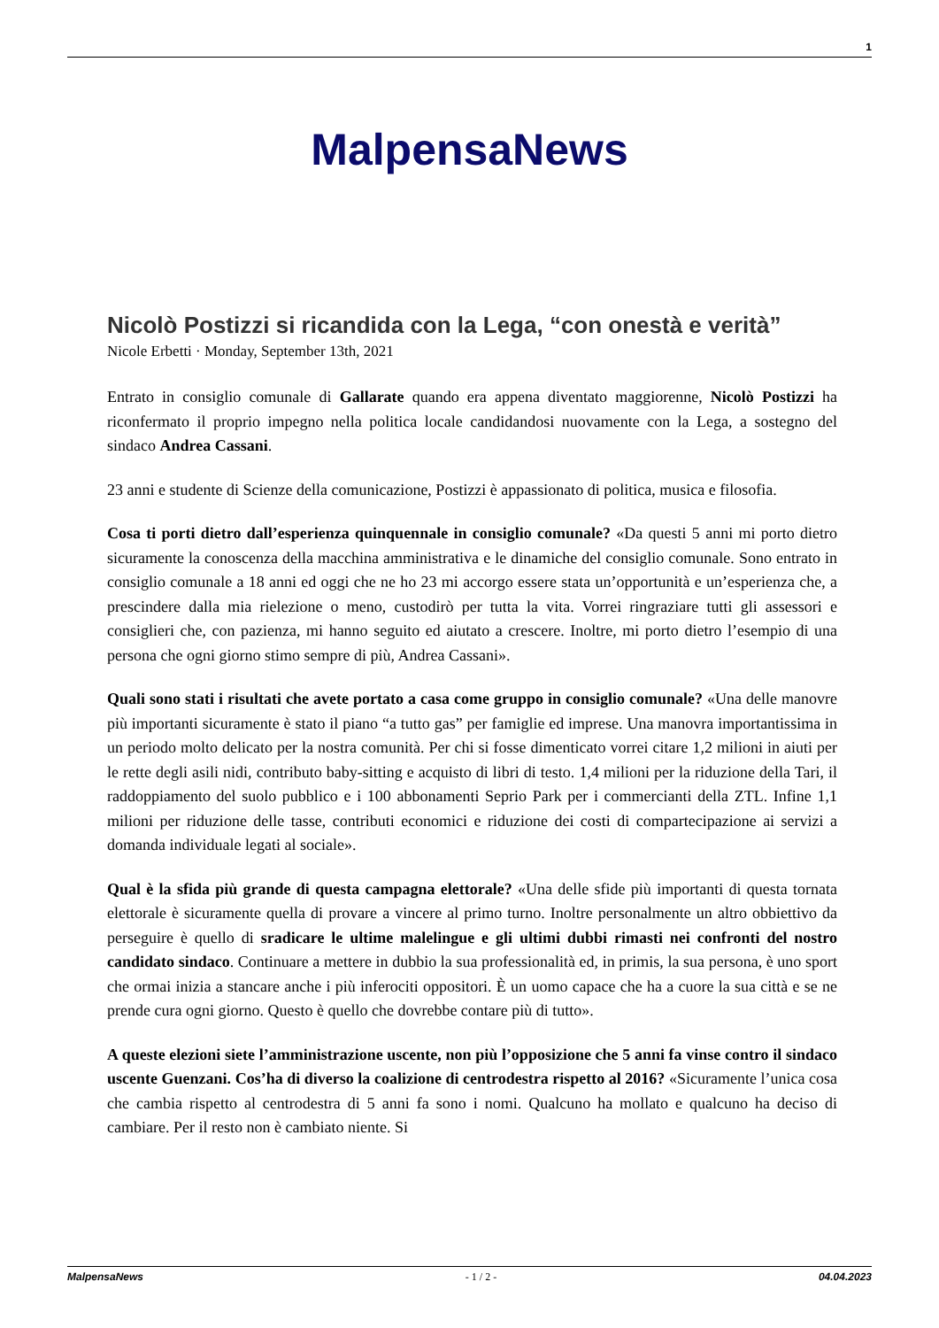1
MalpensaNews
Nicolò Postizzi si ricandida con la Lega, “con onestà e verità”
Nicole Erbetti · Monday, September 13th, 2021
Entrato in consiglio comunale di Gallarate quando era appena diventato maggiorenne, Nicolò Postizzi ha riconfermato il proprio impegno nella politica locale candidandosi nuovamente con la Lega, a sostegno del sindaco Andrea Cassani.
23 anni e studente di Scienze della comunicazione, Postizzi è appassionato di politica, musica e filosofia.
Cosa ti porti dietro dall’esperienza quinquennale in consiglio comunale? «Da questi 5 anni mi porto dietro sicuramente la conoscenza della macchina amministrativa e le dinamiche del consiglio comunale. Sono entrato in consiglio comunale a 18 anni ed oggi che ne ho 23 mi accorgo essere stata un’opportunità e un’esperienza che, a prescindere dalla mia rielezione o meno, custodirò per tutta la vita. Vorrei ringraziare tutti gli assessori e consiglieri che, con pazienza, mi hanno seguito ed aiutato a crescere. Inoltre, mi porto dietro l’esempio di una persona che ogni giorno stimo sempre di più, Andrea Cassani».
Quali sono stati i risultati che avete portato a casa come gruppo in consiglio comunale? «Una delle manovre più importanti sicuramente è stato il piano “a tutto gas” per famiglie ed imprese. Una manovra importantissima in un periodo molto delicato per la nostra comunità. Per chi si fosse dimenticato vorrei citare 1,2 milioni in aiuti per le rette degli asili nidi, contributo baby-sitting e acquisto di libri di testo. 1,4 milioni per la riduzione della Tari, il raddoppiamento del suolo pubblico e i 100 abbonamenti Seprio Park per i commercianti della ZTL. Infine 1,1 milioni per riduzione delle tasse, contributi economici e riduzione dei costi di compartecipazione ai servizi a domanda individuale legati al sociale».
Qual è la sfida più grande di questa campagna elettorale? «Una delle sfide più importanti di questa tornata elettorale è sicuramente quella di provare a vincere al primo turno. Inoltre personalmente un altro obbiettivo da perseguire è quello di sradicare le ultime malelingue e gli ultimi dubbi rimasti nei confronti del nostro candidato sindaco. Continuare a mettere in dubbio la sua professionalità ed, in primis, la sua persona, è uno sport che ormai inizia a stancare anche i più inferociti oppositori. È un uomo capace che ha a cuore la sua città e se ne prende cura ogni giorno. Questo è quello che dovrebbe contare più di tutto».
A queste elezioni siete l’amministrazione uscente, non più l’opposizione che 5 anni fa vinse contro il sindaco uscente Guenzani. Cos’ha di diverso la coalizione di centrodestra rispetto al 2016? «Sicuramente l’unica cosa che cambia rispetto al centrodestra di 5 anni fa sono i nomi. Qualcuno ha mollato e qualcuno ha deciso di cambiare. Per il resto non è cambiato niente. Si
MalpensaNews - 1 / 2 - 04.04.2023